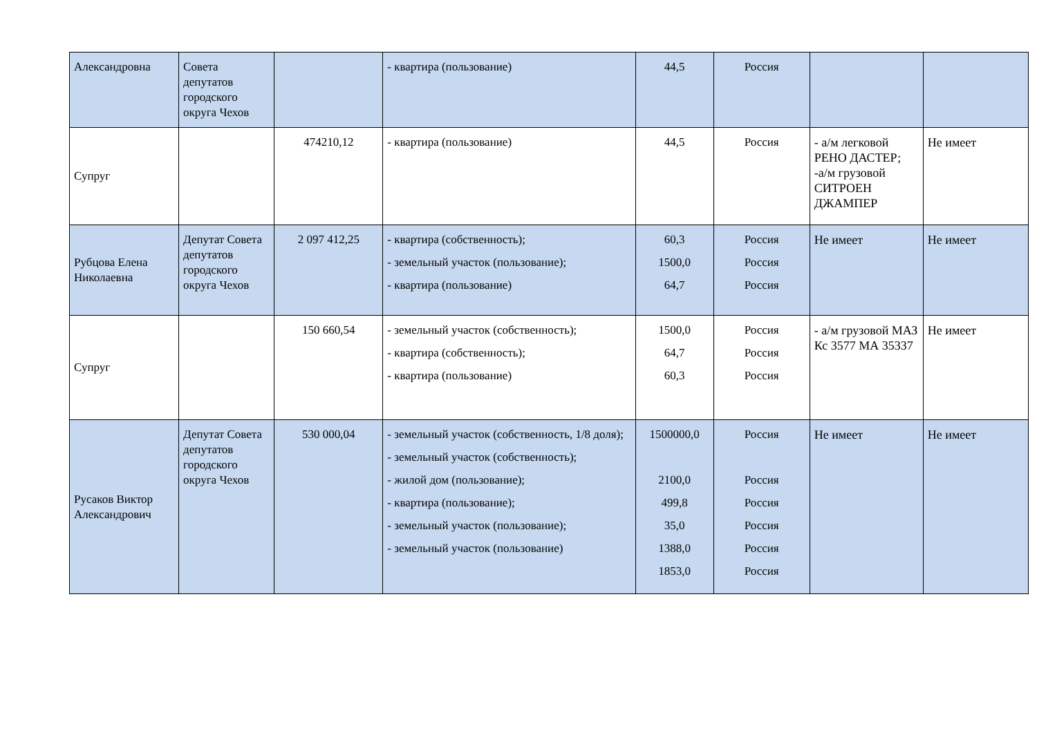| Александровна | Совета депутатов городского округа Чехов | | - квартира (пользование) | 44,5 | Россия | | |
| Супруг | | 474210,12 | - квартира (пользование) | 44,5 | Россия | - а/м легковой РЕНО ДАСТЕР; -а/м грузовой СИТРОЕН ДЖАМПЕР | Не имеет |
| Рубцова Елена Николаевна | Депутат Совета депутатов городского округа Чехов | 2 097 412,25 | - квартира (собственность); - земельный участок (пользование); - квартира (пользование) | 60,3 1500,0 64,7 | Россия Россия Россия | Не имеет | Не имеет |
| Супруг | | 150 660,54 | - земельный участок (собственность); - квартира (собственность); - квартира (пользование) | 1500,0 64,7 60,3 | Россия Россия Россия | - а/м грузовой МАЗ Кс 3577 МА 35337 | Не имеет |
| Русаков Виктор Александрович | Депутат Совета депутатов городского округа Чехов | 530 000,04 | - земельный участок (собственность, 1/8 доля); - земельный участок (собственность); - жилой дом (пользование); - квартира (пользование); - земельный участок (пользование); - земельный участок (пользование) | 1500000,0 2100,0 499,8 35,0 1388,0 1853,0 | Россия Россия Россия Россия Россия Россия | Не имеет | Не имеет |